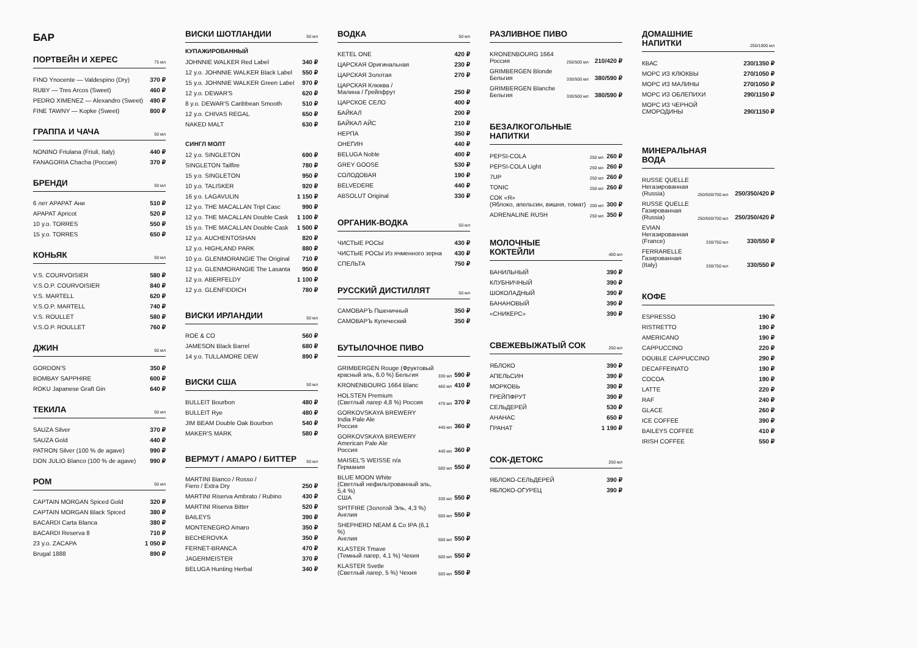БАР
ПОРТВЕЙН И ХЕРЕС 75 мл
| FINO Ynocente — Valdespino (Dry) | 370 ₽ |
| RUBY — Tres Arcos (Sweet) | 460 ₽ |
| PEDRO XIMENEZ — Alexandro (Sweet) | 490 ₽ |
| FINE TAWNY — Kopke (Sweet) | 800 ₽ |
ГРАППА И ЧАЧА 50 мл
| NONINO Friulana (Friuli, Italy) | 440 ₽ |
| FANAGORIA Chacha (Россия) | 370 ₽ |
БРЕНДИ 50 мл
| 6 лет АРАРАТ Ани | 510 ₽ |
| АРАРАТ Apricot | 520 ₽ |
| 10 y.o. TORRES | 550 ₽ |
| 15 y.o. TORRES | 650 ₽ |
КОНЬЯК 50 мл
| V.S. COURVOISIER | 580 ₽ |
| V.S.O.P. COURVOISIER | 840 ₽ |
| V.S. MARTELL | 620 ₽ |
| V.S.O.P. MARTELL | 740 ₽ |
| V.S. ROULLET | 580 ₽ |
| V.S.O.P. ROULLET | 760 ₽ |
ДЖИН 50 мл
| GORDON'S | 350 ₽ |
| BOMBAY SAPPHIRE | 600 ₽ |
| ROKU Japanese Graft Gin | 640 ₽ |
ТЕКИЛА 50 мл
| SAUZA Silver | 370 ₽ |
| SAUZA Gold | 440 ₽ |
| PATRON Silver (100 % de agave) | 990 ₽ |
| DON JULIO Blanco (100 % de agave) | 990 ₽ |
РОМ 50 мл
| CAPTAIN MORGAN Spiced Gold | 320 ₽ |
| CAPTAIN MORGAN Black Spiced | 380 ₽ |
| BACARDI Carta Blanca | 380 ₽ |
| BACARDI Reserva 8 | 710 ₽ |
| 23 y.o. ZACAPA | 1 050 ₽ |
| Brugal 1888 | 890 ₽ |
ВИСКИ ШОТЛАНДИИ 50 мл
КУПАЖИРОВАННЫЙ
| JOHNNIE WALKER Red Label | 340 ₽ |
| 12 y.o. JOHNNIE WALKER Black Label | 550 ₽ |
| 15 y.o. JOHNNIE WALKER Green Label | 970 ₽ |
| 12 y.o. DEWAR'S | 620 ₽ |
| 8 y.o. DEWAR'S Caribbean Smooth | 510 ₽ |
| 12 y.o. CHIVAS REGAL | 650 ₽ |
| NAKED MALT | 630 ₽ |
СИНГЛ МОЛТ
| 12 y.o. SINGLETON | 690 ₽ |
| SINGLETON Tailfire | 780 ₽ |
| 15 y.o. SINGLETON | 950 ₽ |
| 10 y.o. TALISKER | 920 ₽ |
| 16 y.o. LAGAVULIN | 1 150 ₽ |
| 12 y.o. THE MACALLAN Tripl Casc | 990 ₽ |
| 12 y.o. THE MACALLAN Double Cask | 1 100 ₽ |
| 15 y.o. THE MACALLAN Double Cask | 1 500 ₽ |
| 12 y.o. AUCHENTOSHAN | 820 ₽ |
| 12 y.o. HIGHLAND PARK | 880 ₽ |
| 10 y.o. GLENMORANGIE The Original | 710 ₽ |
| 12 y.o. GLENMORANGIE The Lasanta | 950 ₽ |
| 12 y.o. ABERFELDY | 1 100 ₽ |
| 12 y.o. GLENFIDDICH | 780 ₽ |
ВИСКИ ИРЛАНДИИ 50 мл
| ROE & CO | 560 ₽ |
| JAMESON Black Barrel | 680 ₽ |
| 14 y.o. TULLAMORE DEW | 890 ₽ |
ВИСКИ США 50 мл
| BULLEIT Bourbon | 480 ₽ |
| BULLEIT Rye | 480 ₽ |
| JIM BEAM Double Oak Bourbon | 540 ₽ |
| MAKER'S MARK | 580 ₽ |
ВЕРМУТ / АМАРО / БИТТЕР 50 мл
| MARTINI Bianco / Rosso / Fiero / Extra Dry | 250 ₽ |
| MARTINI Riserva Ambrato / Rubino | 430 ₽ |
| MARTINI Riserva Bitter | 520 ₽ |
| BAILEYS | 390 ₽ |
| MONTENEGRO Amaro | 350 ₽ |
| BECHEROVKA | 350 ₽ |
| FERNET-BRANCA | 470 ₽ |
| JAGERMEISTER | 370 ₽ |
| BELUGA Hunting Herbal | 340 ₽ |
ВОДКА 50 мл
| KETEL ONE | 420 ₽ |
| ЦАРСКАЯ Оригинальная | 230 ₽ |
| ЦАРСКАЯ Золотая | 270 ₽ |
| ЦАРСКАЯ Клюква / Малина / Грейпфрут | 250 ₽ |
| ЦАРСКОЕ СЕЛО | 400 ₽ |
| БАЙКАЛ | 200 ₽ |
| БАЙКАЛ АЙС | 210 ₽ |
| НЕРПА | 350 ₽ |
| ОНЕГИН | 440 ₽ |
| BELUGA Noble | 400 ₽ |
| GREY GOOSE | 530 ₽ |
| СОЛОДОВАЯ | 190 ₽ |
| BELVEDERE | 440 ₽ |
| ABSOLUT Original | 330 ₽ |
ОРГАНИК-ВОДКА 50 мл
| ЧИСТЫЕ РОСЫ | 430 ₽ |
| ЧИСТЫЕ РОСЫ Из ячменного зерна | 430 ₽ |
| СПЕЛЬТА | 750 ₽ |
РУССКИЙ ДИСТИЛЛЯТ 50 мл
| САМОВАРЪ Пшеничный | 350 ₽ |
| САМОВАРЪ Купеческий | 350 ₽ |
БУТЫЛОЧНОЕ ПИВО
| GRIMBERGEN Rouge (Фруктовый красный эль, 6.0 %) Бельгия | 330 мл | 590 ₽ |
| KRONENBOURG 1664 Blanc | 460 мл | 410 ₽ |
| HOLSTEN Premium (Светлый лагер 4,8 %) Россия | 470 мл | 370 ₽ |
| GORKOVSKAYA BREWERY India Pale Ale Россия | 440 мл | 360 ₽ |
| GORKOVSKAYA BREWERY American Pale Ale Россия | 440 мл | 360 ₽ |
| MAISEL'S WEISSE n/a Германия | 500 мл | 550 ₽ |
| BLUE MOON White (Светлый нефильтрованный эль, 5,4 %) США | 330 мл | 550 ₽ |
| SPITFIRE (Золотой Эль, 4,3 %) Англия | 500 мл | 550 ₽ |
| SHEPHERD NEAM & Co IPA (6,1 %) Англия | 500 мл | 550 ₽ |
| KLASTER Tmave (Темный лагер, 4,1 %) Чехия | 500 мл | 550 ₽ |
| KLASTER Svetle (Светлый лагер, 5 %) Чехия | 500 мл | 550 ₽ |
РАЗЛИВНОЕ ПИВО
| KRONENBOURG 1664 Россия | 250/500 мл | 210/420 ₽ |
| GRIMBERGEN Blonde Бельгия | 330/500 мл | 380/590 ₽ |
| GRIMBERGEN Blanche Бельгия | 330/500 мл | 380/590 ₽ |
БЕЗАЛКОГОЛЬНЫЕ
НАПИТКИ
| PEPSI-COLA | 250 мл | 260 ₽ |
| PEPSI-COLA Light | 250 мл | 260 ₽ |
| 7UP | 250 мл | 260 ₽ |
| TONIC | 250 мл | 260 ₽ |
| СОК «Я» (Яблоко, апельсин, вишня, томат) | 200 мл | 300 ₽ |
| ADRENALINE RUSH | 250 мл | 350 ₽ |
МОЛОЧНЫЕ
КОКТЕЙЛИ 400 мл
| ВАНИЛЬНЫЙ | 390 ₽ |
| КЛУБНИЧНЫЙ | 390 ₽ |
| ШОКОЛАДНЫЙ | 390 ₽ |
| БАНАНОВЫЙ | 390 ₽ |
| «СНИКЕРС» | 390 ₽ |
СВЕЖЕВЫЖАТЫЙ СОК 250 мл
| ЯБЛОКО | 390 ₽ |
| АПЕЛЬСИН | 390 ₽ |
| МОРКОВЬ | 390 ₽ |
| ГРЕЙПФРУТ | 390 ₽ |
| СЕЛЬДЕРЕЙ | 530 ₽ |
| АНАНАС | 650 ₽ |
| ГРАНАТ | 1 190 ₽ |
СОК-ДЕТОКС 250 мл
| ЯБЛОКО-СЕЛЬДЕРЕЙ | 390 ₽ |
| ЯБЛОКО-ОГУРЕЦ | 390 ₽ |
ДОМАШНИЕ
НАПИТКИ 250/1000 мл
| КВАС | 230/1350 ₽ |
| МОРС ИЗ КЛЮКВЫ | 270/1050 ₽ |
| МОРС ИЗ МАЛИНЫ | 270/1050 ₽ |
| МОРС ИЗ ОБЛЕПИХИ | 290/1150 ₽ |
| МОРС ИЗ ЧЕРНОЙ СМОРОДИНЫ | 290/1150 ₽ |
МИНЕРАЛЬНАЯ
ВОДА
| RUSSE QUELLE Негазированная (Russia) | 250/500/700 мл | 250/350/420 ₽ |
| RUSSE QUELLE Газированная (Russia) | 250/500/700 мл | 250/350/420 ₽ |
| EVIAN Негазированная (France) | 330/750 мл | 330/550 ₽ |
| FERRARELLE Газированная (Italy) | 330/750 мл | 330/550 ₽ |
КОФЕ
| ESPRESSO | 190 ₽ |
| RISTRETTO | 190 ₽ |
| AMERICANO | 190 ₽ |
| CAPPUCCINO | 220 ₽ |
| DOUBLE CAPPUCCINO | 290 ₽ |
| DECAFFEINATO | 190 ₽ |
| COCOA | 190 ₽ |
| LATTE | 220 ₽ |
| RAF | 240 ₽ |
| GLACE | 260 ₽ |
| ICE COFFEE | 390 ₽ |
| BAILEYS COFFEE | 410 ₽ |
| IRISH COFFEE | 550 ₽ |